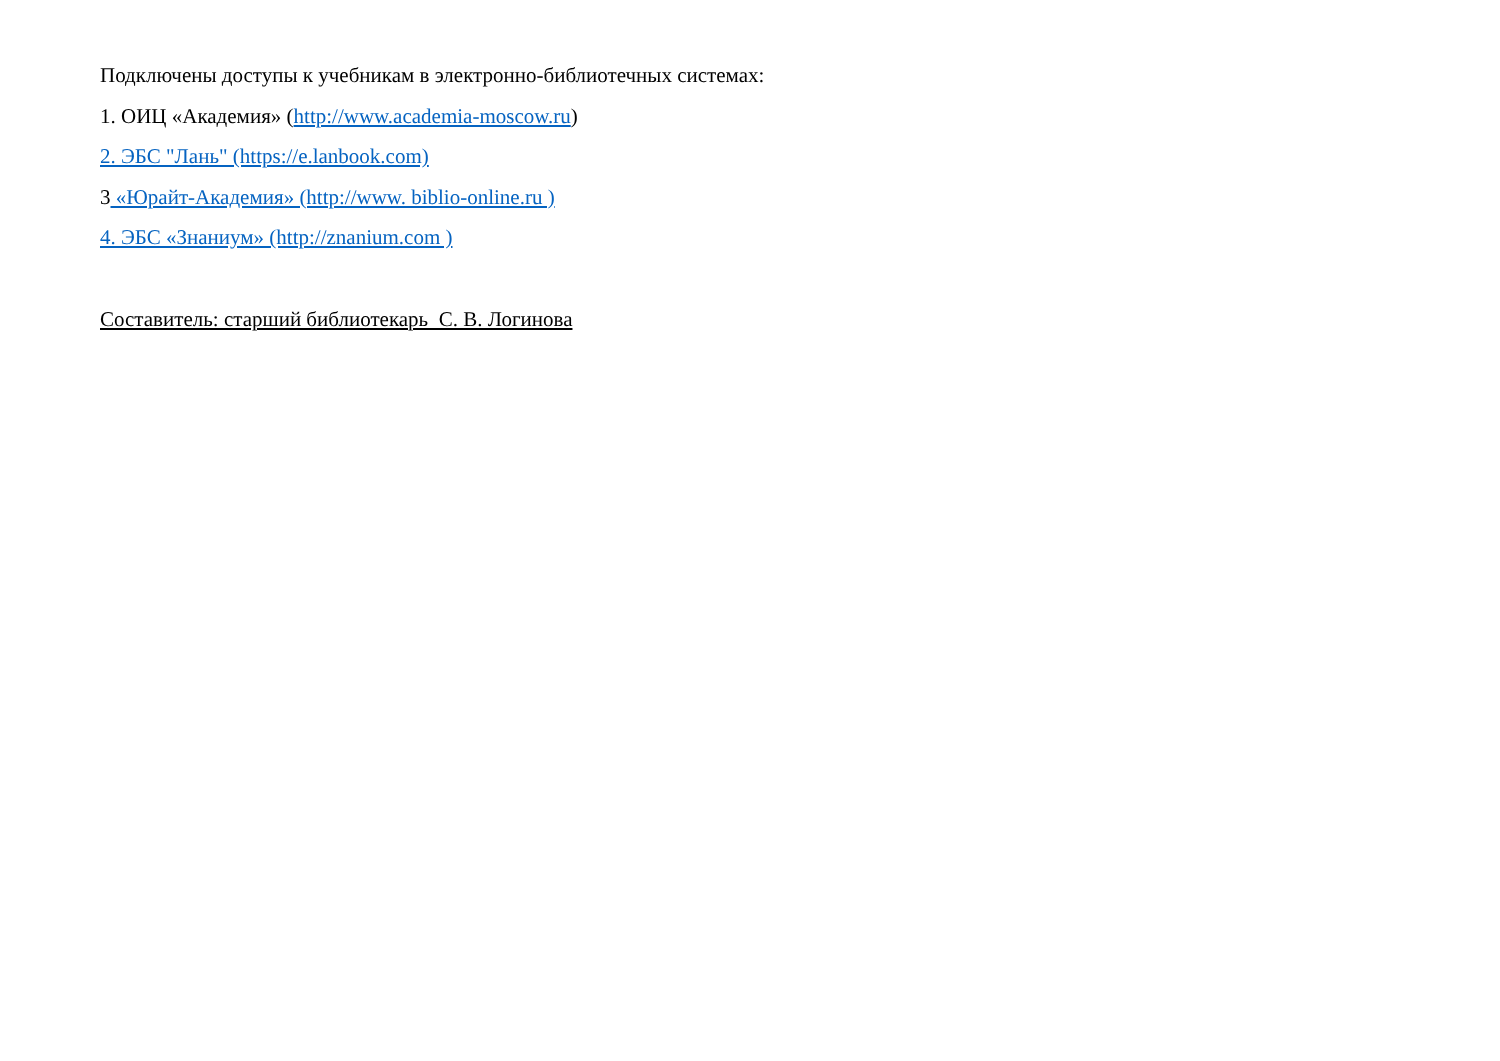Подключены доступы к учебникам в электронно-библиотечных системах:
1. ОИЦ «Академия» (http://www.academia-moscow.ru)
2. ЭБС "Лань" (https://e.lanbook.com)
3 «Юрайт-Академия» (http://www. biblio-online.ru )
4. ЭБС «Знаниум» (http://znanium.com )
Составитель: старший библиотекарь С. В. Логинова